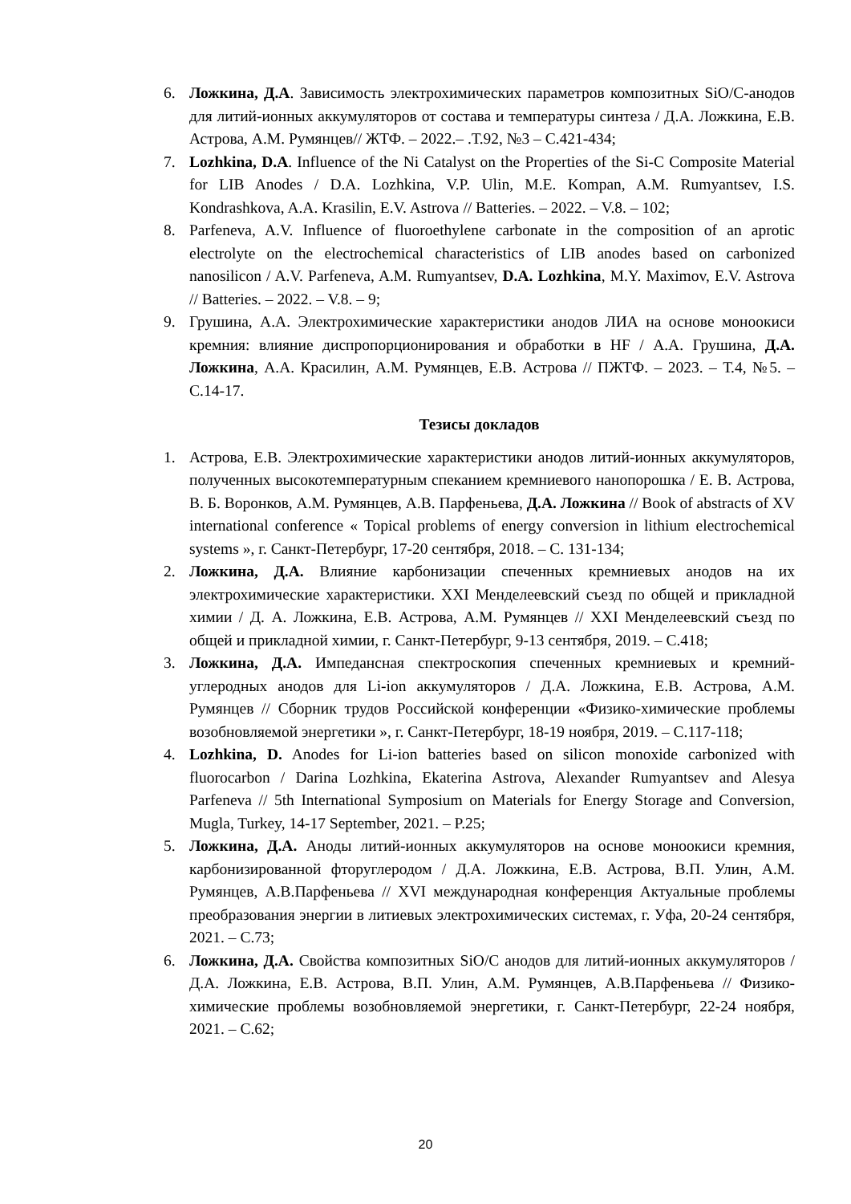6. Ложкина, Д.А. Зависимость электрохимических параметров композитных SiO/C-анодов для литий-ионных аккумуляторов от состава и температуры синтеза / Д.А. Ложкина, Е.В. Астрова, А.М. Румянцев// ЖТФ. – 2022.– .Т.92, №3 – С.421-434;
7. Lozhkina, D.A. Influence of the Ni Catalyst on the Properties of the Si-C Composite Material for LIB Anodes / D.A. Lozhkina, V.P. Ulin, M.E. Kompan, A.M. Rumyantsev, I.S. Kondrashkova, A.A. Krasilin, E.V. Astrova // Batteries. – 2022. – V.8. – 102;
8. Parfeneva, A.V. Influence of fluoroethylene carbonate in the composition of an aprotic electrolyte on the electrochemical characteristics of LIB anodes based on carbonized nanosilicon / A.V. Parfeneva, A.M. Rumyantsev, D.A. Lozhkina, M.Y. Maximov, E.V. Astrova // Batteries. – 2022. – V.8. – 9;
9. Грушина, А.А. Электрохимические характеристики анодов ЛИА на основе моноокиси кремния: влияние диспропорционирования и обработки в HF / А.А. Грушина, Д.А. Ложкина, А.А. Красилин, А.М. Румянцев, Е.В. Астрова // ПЖТФ. – 2023. – Т.4, №5. – С.14-17.
Тезисы докладов
1. Астрова, Е.В. Электрохимические характеристики анодов литий-ионных аккумуляторов, полученных высокотемпературным спеканием кремниевого нанопорошка / Е. В. Астрова, В. Б. Воронков, А.М. Румянцев, А.В. Парфеньева, Д.А. Ложкина // Book of abstracts of XV international conference « Topical problems of energy conversion in lithium electrochemical systems », г. Санкт-Петербург, 17-20 сентября, 2018. – С. 131-134;
2. Ложкина, Д.А. Влияние карбонизации спеченных кремниевых анодов на их электрохимические характеристики. XXI Менделеевский съезд по общей и прикладной химии / Д. А. Ложкина, Е.В. Астрова, А.М. Румянцев // XXI Менделеевский съезд по общей и прикладной химии, г. Санкт-Петербург, 9-13 сентября, 2019. – С.418;
3. Ложкина, Д.А. Импедансная спектроскопия спеченных кремниевых и кремний-углеродных анодов для Li-ion аккумуляторов / Д.А. Ложкина, Е.В. Астрова, А.М. Румянцев // Сборник трудов Российской конференции «Физико-химические проблемы возобновляемой энергетики », г. Санкт-Петербург, 18-19 ноября, 2019. – С.117-118;
4. Lozhkina, D. Anodes for Li-ion batteries based on silicon monoxide carbonized with fluorocarbon / Darina Lozhkina, Ekaterina Astrova, Alexander Rumyantsev and Alesya Parfeneva // 5th International Symposium on Materials for Energy Storage and Conversion, Mugla, Turkey, 14-17 September, 2021. – P.25;
5. Ложкина, Д.А. Аноды литий-ионных аккумуляторов на основе моноокиси кремния, карбонизированной фторуглеродом / Д.А. Ложкина, Е.В. Астрова, В.П. Улин, А.М. Румянцев, А.В.Парфеньева // XVI международная конференция Актуальные проблемы преобразования энергии в литиевых электрохимических системах, г. Уфа, 20-24 сентября, 2021. – С.73;
6. Ложкина, Д.А. Свойства композитных SiO/C анодов для литий-ионных аккумуляторов / Д.А. Ложкина, Е.В. Астрова, В.П. Улин, А.М. Румянцев, А.В.Парфеньева // Физико-химические проблемы возобновляемой энергетики, г. Санкт-Петербург, 22-24 ноября, 2021. – С.62;
20